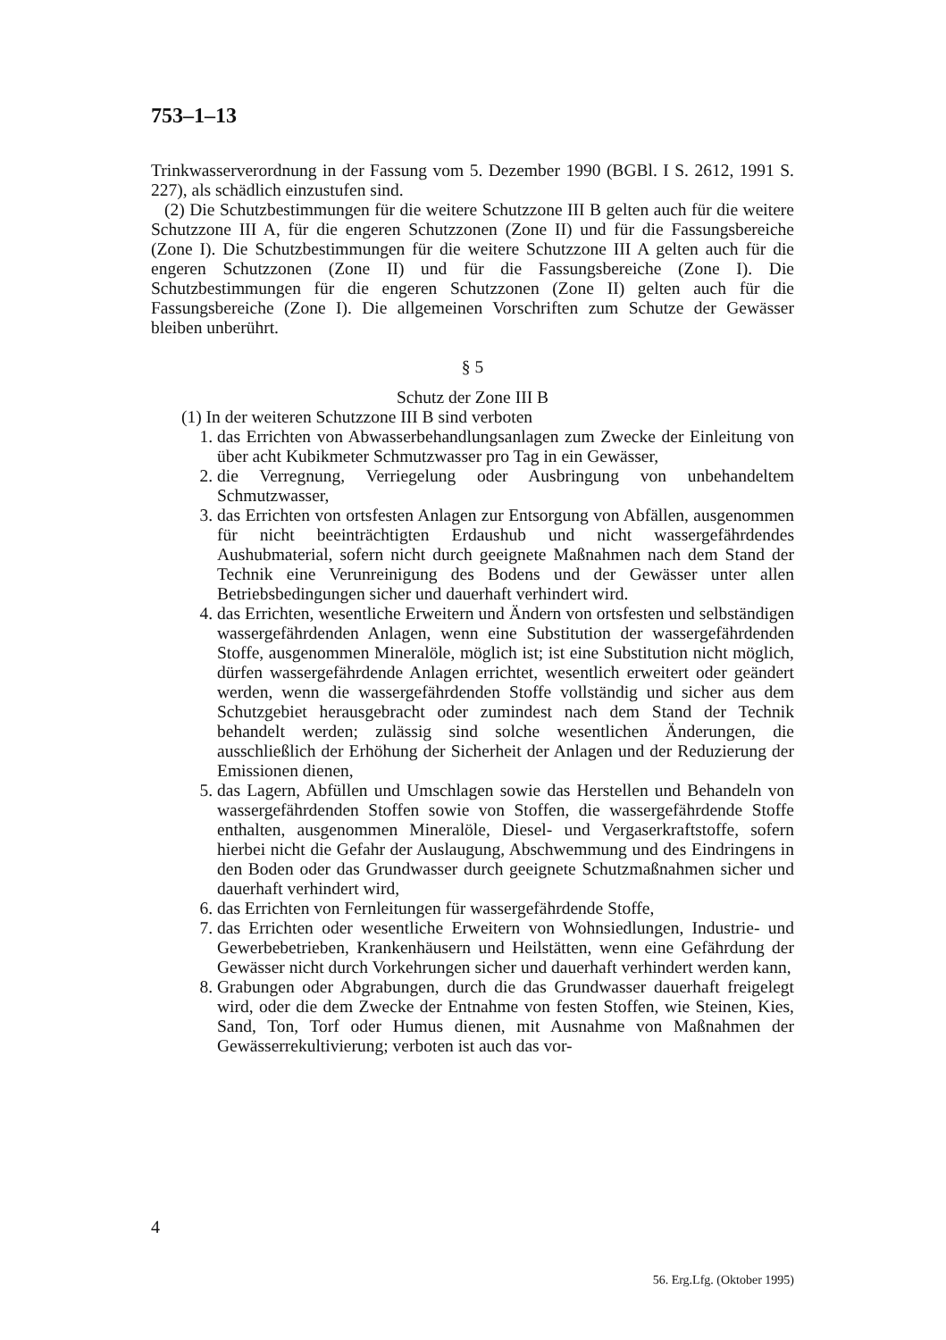753–1–13
Trinkwasserverordnung in der Fassung vom 5. Dezember 1990 (BGBl. I S. 2612, 1991 S. 227), als schädlich einzustufen sind.
(2) Die Schutzbestimmungen für die weitere Schutzzone III B gelten auch für die weitere Schutzzone III A, für die engeren Schutzzonen (Zone II) und für die Fassungsbereiche (Zone I). Die Schutzbestimmungen für die weitere Schutzzone III A gelten auch für die engeren Schutzzonen (Zone II) und für die Fassungsbereiche (Zone I). Die Schutzbestimmungen für die engeren Schutzzonen (Zone II) gelten auch für die Fassungsbereiche (Zone I). Die allgemeinen Vorschriften zum Schutze der Gewässer bleiben unberührt.
§ 5
Schutz der Zone III B
(1) In der weiteren Schutzzone III B sind verboten
1. das Errichten von Abwasserbehandlungsanlagen zum Zwecke der Einleitung von über acht Kubikmeter Schmutzwasser pro Tag in ein Gewässer,
2. die Verregnung, Verriegelung oder Ausbringung von unbehandeltem Schmutzwasser,
3. das Errichten von ortsfesten Anlagen zur Entsorgung von Abfällen, ausgenommen für nicht beeinträchtigten Erdaushub und nicht wassergefährdendes Aushubmaterial, sofern nicht durch geeignete Maßnahmen nach dem Stand der Technik eine Verunreinigung des Bodens und der Gewässer unter allen Betriebsbedingungen sicher und dauerhaft verhindert wird.
4. das Errichten, wesentliche Erweitern und Ändern von ortsfesten und selbständigen wassergefährdenden Anlagen, wenn eine Substitution der wassergefährdenden Stoffe, ausgenommen Mineralöle, möglich ist; ist eine Substitution nicht möglich, dürfen wassergefährdende Anlagen errichtet, wesentlich erweitert oder geändert werden, wenn die wassergefährdenden Stoffe vollständig und sicher aus dem Schutzgebiet herausgebracht oder zumindest nach dem Stand der Technik behandelt werden; zulässig sind solche wesentlichen Änderungen, die ausschließlich der Erhöhung der Sicherheit der Anlagen und der Reduzierung der Emissionen dienen,
5. das Lagern, Abfüllen und Umschlagen sowie das Herstellen und Behandeln von wassergefährdenden Stoffen sowie von Stoffen, die wassergefährdende Stoffe enthalten, ausgenommen Mineralöle, Diesel- und Vergaserkraftstoffe, sofern hierbei nicht die Gefahr der Auslaugung, Abschwemmung und des Eindringens in den Boden oder das Grundwasser durch geeignete Schutzmaßnahmen sicher und dauerhaft verhindert wird,
6. das Errichten von Fernleitungen für wassergefährdende Stoffe,
7. das Errichten oder wesentliche Erweitern von Wohnsiedlungen, Industrie- und Gewerbebetrieben, Krankenhäusern und Heilstätten, wenn eine Gefährdung der Gewässer nicht durch Vorkehrungen sicher und dauerhaft verhindert werden kann,
8. Grabungen oder Abgrabungen, durch die das Grundwasser dauerhaft freigelegt wird, oder die dem Zwecke der Entnahme von festen Stoffen, wie Steinen, Kies, Sand, Ton, Torf oder Humus dienen, mit Ausnahme von Maßnahmen der Gewässerrekultivierung; verboten ist auch das vor-
4
56. Erg.Lfg. (Oktober 1995)